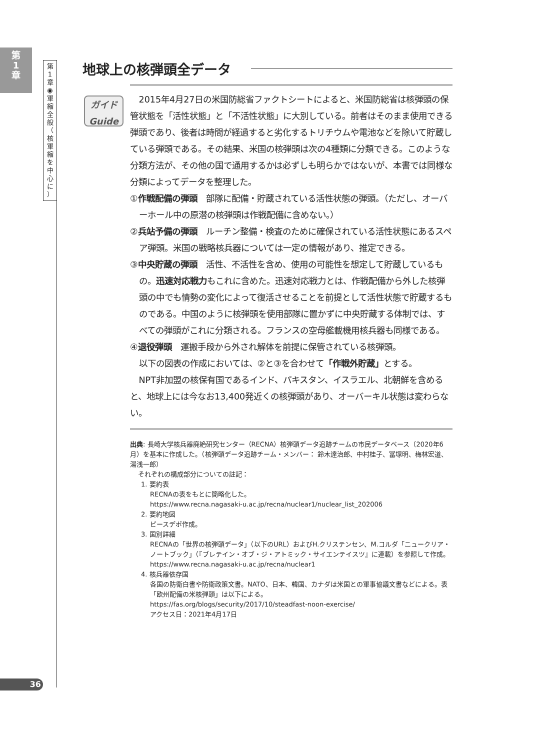第
1
章
第
1
章
◉
軍
縮
全
般
（
核
軍
縮
を
中
心
に
）
地球上の核弾頭全データ
ガイド
Guide
2015年4月27日の米国防総省ファクトシートによると、米国防総省は核弾頭の保管状態を「活性状態」と「不活性状態」に大別している。前者はそのまま使用できる弾頭であり、後者は時間が経過すると劣化するトリチウムや電池などを除いて貯蔵している弾頭である。その結果、米国の核弾頭は次の4種類に分類できる。このような分類方法が、その他の国で通用するかは必ずしも明らかではないが、本書では同様な分類によってデータを整理した。
①作戦配備の弾頭　部隊に配備・貯蔵されている活性状態の弾頭。（ただし、オーバーホール中の原潜の核弾頭は作戦配備に含めない。）
②兵站予備の弾頭　ルーチン整備・検査のために確保されている活性状態にあるスペア弾頭。米国の戦略核兵器については一定の情報があり、推定できる。
③中央貯蔵の弾頭　活性、不活性を含め、使用の可能性を想定して貯蔵しているもの。迅速対応戦力もこれに含めた。迅速対応戦力とは、作戦配備から外した核弾頭の中でも情勢の変化によって復活させることを前提として活性状態で貯蔵するものである。中国のように核弾頭を使用部隊に置かずに中央貯蔵する体制では、すべての弾頭がこれに分類される。フランスの空母艦載機用核兵器も同様である。
④退役弾頭　運搬手段から外され解体を前提に保管されている核弾頭。
以下の図表の作成においては、②と③を合わせて「作戦外貯蔵」とする。
NPT非加盟の核保有国であるインド、パキスタン、イスラエル、北朝鮮を含めると、地球上には今なお13,400発近くの核弾頭があり、オーバーキル状態は変わらない。
出典: 長崎大学核兵器廃絶研究センター（RECNA）核弾頭データ追跡チームの市民データベース（2020年6月）を基本に作成した。（核弾頭データ追跡チーム・メンバー： 鈴木達治郎、中村桂子、冨塚明、梅林宏道、湯浅一郎）
それぞれの構成部分についての註記：
1. 要約表
RECNAの表をもとに簡略化した。
https://www.recna.nagasaki-u.ac.jp/recna/nuclear1/nuclear_list_202006
2. 要約地図
ピースデポ作成。
3. 国別詳細
RECNAの「世界の核弾頭データ」（以下のURL）およびH.クリステンセン、M.コルダ「ニュークリア・ノートブック」（『ブレテイン・オブ・ジ・アトミック・サイエンテイスツ』に連載）を参照して作成。
https://www.recna.nagasaki-u.ac.jp/recna/nuclear1
4. 核兵器依存国
各国の防衛白書や防衛政策文書。NATO、日本、韓国、カナダは米国との軍事協議文書などによる。表「欧州配備の米核弾頭」は以下による。
https://fas.org/blogs/security/2017/10/steadfast-noon-exercise/
アクセス日：2021年4月17日
36